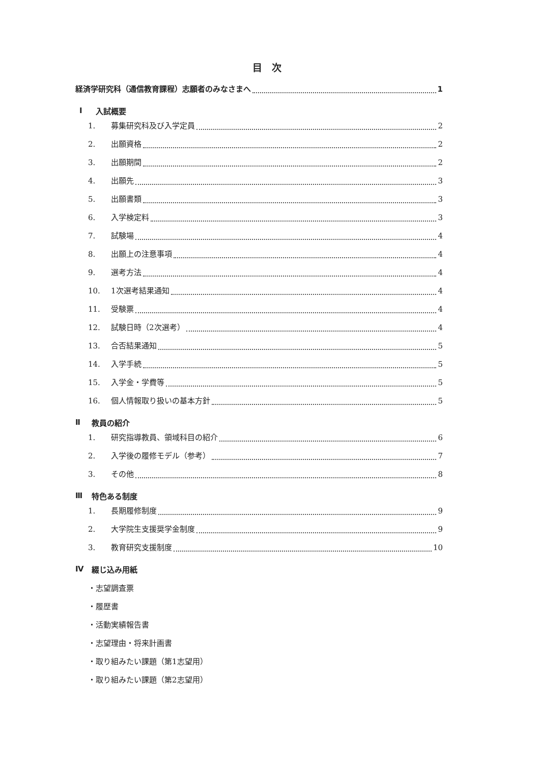目　次
経済学研究科（通信教育課程）志願者のみなさまへ 1
Ⅰ 入試概要
1. 募集研究科及び入学定員 2
2. 出願資格 2
3. 出願期間 2
4. 出願先 3
5. 出願書類 3
6. 入学検定料 3
7. 試験場 4
8. 出願上の注意事項 4
9. 選考方法 4
10. 1次選考結果通知 4
11. 受験票 4
12. 試験日時（2次選考） 4
13. 合否結果通知 5
14. 入学手続 5
15. 入学金・学費等 5
16. 個人情報取り扱いの基本方針 5
Ⅱ 教員の紹介
1. 研究指導教員、領域科目の紹介 6
2. 入学後の履修モデル（参考） 7
3. その他 8
Ⅲ 特色ある制度
1. 長期履修制度 9
2. 大学院生支援奨学金制度 9
3. 教育研究支援制度 10
Ⅳ 綴じ込み用紙
・志望調査票
・履歴書
・活動実績報告書
・志望理由・将来計画書
・取り組みたい課題（第1志望用）
・取り組みたい課題（第2志望用）